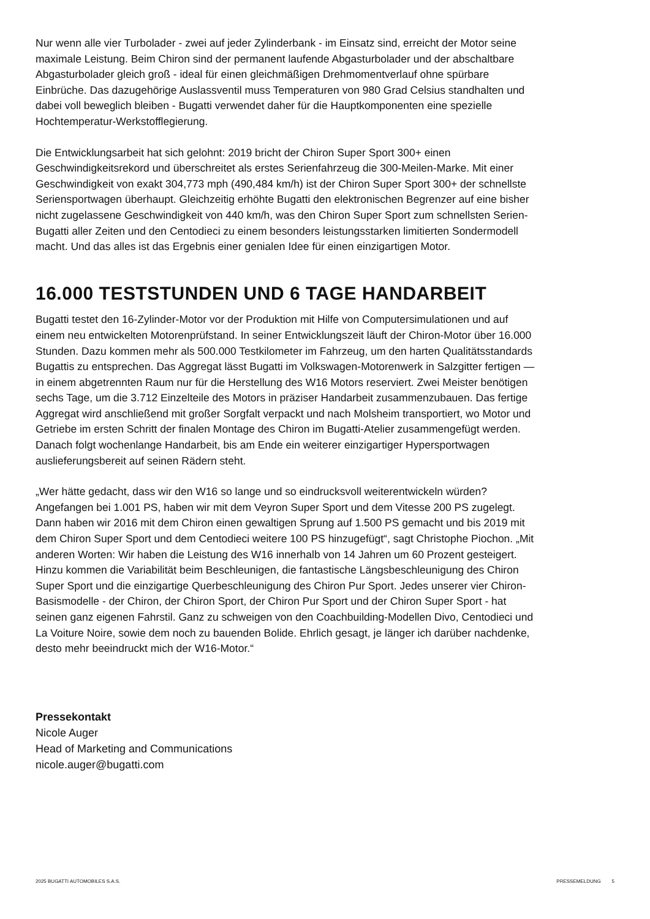Nur wenn alle vier Turbolader - zwei auf jeder Zylinderbank - im Einsatz sind, erreicht der Motor seine maximale Leistung. Beim Chiron sind der permanent laufende Abgasturbolader und der abschaltbare Abgasturbolader gleich groß - ideal für einen gleichmäßigen Drehmomentverlauf ohne spürbare Einbrüche. Das dazugehörige Auslassventil muss Temperaturen von 980 Grad Celsius standhalten und dabei voll beweglich bleiben - Bugatti verwendet daher für die Hauptkomponenten eine spezielle Hochtemperatur-Werkstofflegierung.
Die Entwicklungsarbeit hat sich gelohnt: 2019 bricht der Chiron Super Sport 300+ einen Geschwindigkeitsrekord und überschreitet als erstes Serienfahrzeug die 300-Meilen-Marke. Mit einer Geschwindigkeit von exakt 304,773 mph (490,484 km/h) ist der Chiron Super Sport 300+ der schnellste Seriensportwagen überhaupt. Gleichzeitig erhöhte Bugatti den elektronischen Begrenzer auf eine bisher nicht zugelassene Geschwindigkeit von 440 km/h, was den Chiron Super Sport zum schnellsten Serien-Bugatti aller Zeiten und den Centodieci zu einem besonders leistungsstarken limitierten Sondermodell macht. Und das alles ist das Ergebnis einer genialen Idee für einen einzigartigen Motor.
16.000 TESTSTUNDEN UND 6 TAGE HANDARBEIT
Bugatti testet den 16-Zylinder-Motor vor der Produktion mit Hilfe von Computersimulationen und auf einem neu entwickelten Motorenprüfstand. In seiner Entwicklungszeit läuft der Chiron-Motor über 16.000 Stunden. Dazu kommen mehr als 500.000 Testkilometer im Fahrzeug, um den harten Qualitätsstandards Bugattis zu entsprechen. Das Aggregat lässt Bugatti im Volkswagen-Motorenwerk in Salzgitter fertigen — in einem abgetrennten Raum nur für die Herstellung des W16 Motors reserviert. Zwei Meister benötigen sechs Tage, um die 3.712 Einzelteile des Motors in präziser Handarbeit zusammenzubauen. Das fertige Aggregat wird anschließend mit großer Sorgfalt verpackt und nach Molsheim transportiert, wo Motor und Getriebe im ersten Schritt der finalen Montage des Chiron im Bugatti-Atelier zusammengefügt werden. Danach folgt wochenlange Handarbeit, bis am Ende ein weiterer einzigartiger Hypersportwagen auslieferungsbereit auf seinen Rädern steht.
„Wer hätte gedacht, dass wir den W16 so lange und so eindrucksvoll weiterentwickeln würden? Angefangen bei 1.001 PS, haben wir mit dem Veyron Super Sport und dem Vitesse 200 PS zugelegt. Dann haben wir 2016 mit dem Chiron einen gewaltigen Sprung auf 1.500 PS gemacht und bis 2019 mit dem Chiron Super Sport und dem Centodieci weitere 100 PS hinzugefügt“, sagt Christophe Piochon. „Mit anderen Worten: Wir haben die Leistung des W16 innerhalb von 14 Jahren um 60 Prozent gesteigert. Hinzu kommen die Variabilität beim Beschleunigen, die fantastische Längsbeschleunigung des Chiron Super Sport und die einzigartige Querbeschleunigung des Chiron Pur Sport. Jedes unserer vier Chiron-Basismodelle - der Chiron, der Chiron Sport, der Chiron Pur Sport und der Chiron Super Sport - hat seinen ganz eigenen Fahrstil. Ganz zu schweigen von den Coachbuilding-Modellen Divo, Centodieci und La Voiture Noire, sowie dem noch zu bauenden Bolide. Ehrlich gesagt, je länger ich darüber nachdenke, desto mehr beeindruckt mich der W16-Motor.“
Pressekontakt
Nicole Auger
Head of Marketing and Communications
nicole.auger@bugatti.com
2025 BUGATTI AUTOMOBILES S.A.S. PRESSEMELDUNG 5